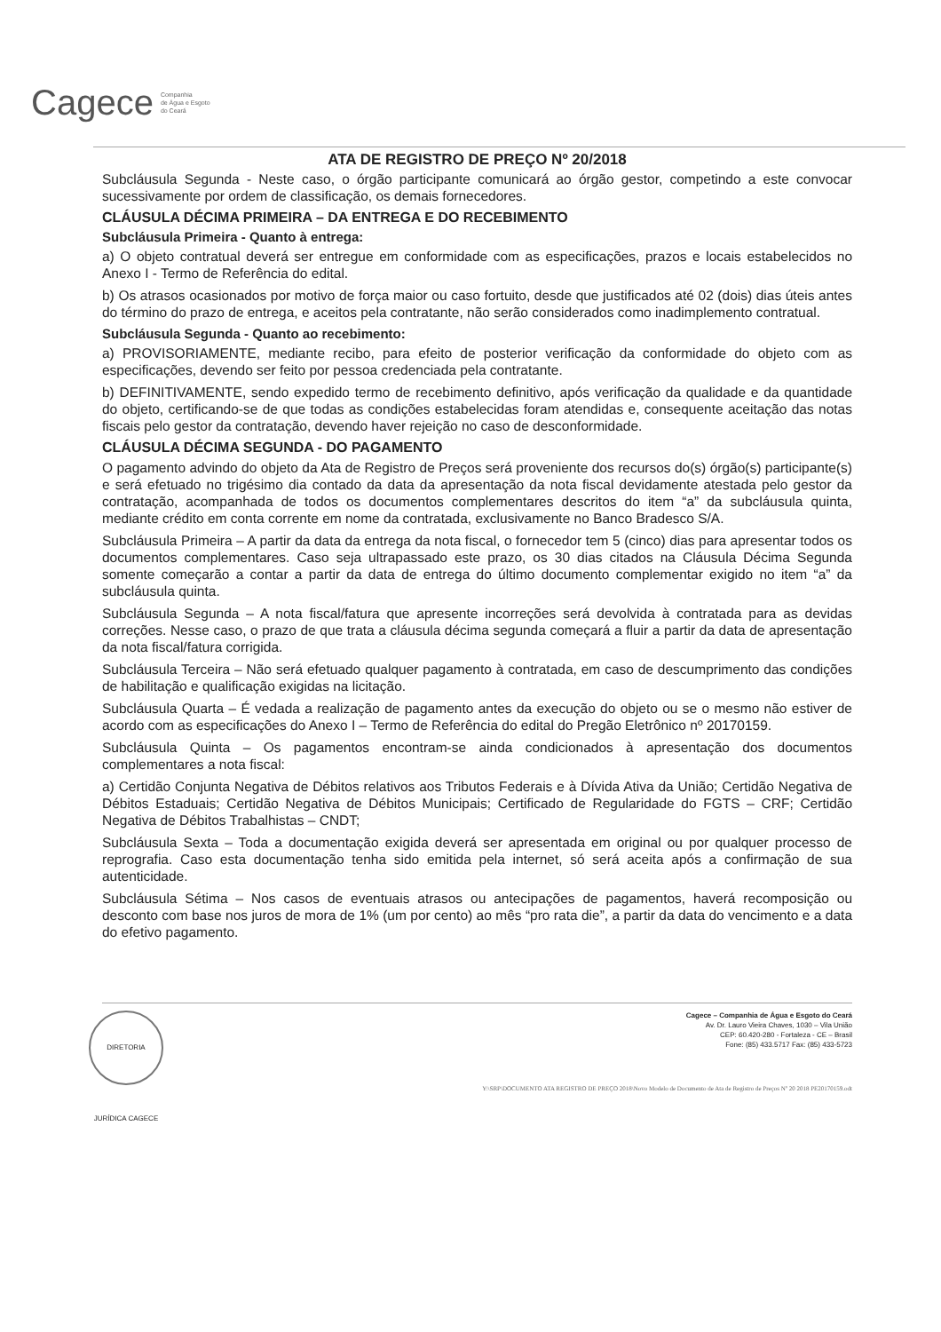Cagece Companhia
de Água e Esgoto
do Ceará
ATA DE REGISTRO DE PREÇO Nº 20/2018
Subcláusula Segunda - Neste caso, o órgão participante comunicará ao órgão gestor, competindo a este convocar sucessivamente por ordem de classificação, os demais fornecedores.
CLÁUSULA DÉCIMA PRIMEIRA – DA ENTREGA E DO RECEBIMENTO
Subcláusula Primeira - Quanto à entrega:
a) O objeto contratual deverá ser entregue em conformidade com as especificações, prazos e locais estabelecidos no Anexo I - Termo de Referência do edital.
b) Os atrasos ocasionados por motivo de força maior ou caso fortuito, desde que justificados até 02 (dois) dias úteis antes do término do prazo de entrega, e aceitos pela contratante, não serão considerados como inadimplemento contratual.
Subcláusula Segunda - Quanto ao recebimento:
a) PROVISORIAMENTE, mediante recibo, para efeito de posterior verificação da conformidade do objeto com as especificações, devendo ser feito por pessoa credenciada pela contratante.
b) DEFINITIVAMENTE, sendo expedido termo de recebimento definitivo, após verificação da qualidade e da quantidade do objeto, certificando-se de que todas as condições estabelecidas foram atendidas e, consequente aceitação das notas fiscais pelo gestor da contratação, devendo haver rejeição no caso de desconformidade.
CLÁUSULA DÉCIMA SEGUNDA - DO PAGAMENTO
O pagamento advindo do objeto da Ata de Registro de Preços será proveniente dos recursos do(s) órgão(s) participante(s) e será efetuado no trigésimo dia contado da data da apresentação da nota fiscal devidamente atestada pelo gestor da contratação, acompanhada de todos os documentos complementares descritos do item “a” da subcláusula quinta, mediante crédito em conta corrente em nome da contratada, exclusivamente no Banco Bradesco S/A.
Subcláusula Primeira – A partir da data da entrega da nota fiscal, o fornecedor tem 5 (cinco) dias para apresentar todos os documentos complementares. Caso seja ultrapassado este prazo, os 30 dias citados na Cláusula Décima Segunda somente começarão a contar a partir da data de entrega do último documento complementar exigido no item “a” da subcláusula quinta.
Subcláusula Segunda – A nota fiscal/fatura que apresente incorreções será devolvida à contratada para as devidas correções. Nesse caso, o prazo de que trata a cláusula décima segunda começará a fluir a partir da data de apresentação da nota fiscal/fatura corrigida.
Subcláusula Terceira – Não será efetuado qualquer pagamento à contratada, em caso de descumprimento das condições de habilitação e qualificação exigidas na licitação.
Subcláusula Quarta – É vedada a realização de pagamento antes da execução do objeto ou se o mesmo não estiver de acordo com as especificações do Anexo I – Termo de Referência do edital do Pregão Eletrônico nº 20170159.
Subcláusula Quinta – Os pagamentos encontram-se ainda condicionados à apresentação dos documentos complementares a nota fiscal:
a) Certidão Conjunta Negativa de Débitos relativos aos Tributos Federais e à Dívida Ativa da União; Certidão Negativa de Débitos Estaduais; Certidão Negativa de Débitos Municipais; Certificado de Regularidade do FGTS – CRF; Certidão Negativa de Débitos Trabalhistas – CNDT;
Subcláusula Sexta – Toda a documentação exigida deverá ser apresentada em original ou por qualquer processo de reprografia. Caso esta documentação tenha sido emitida pela internet, só será aceita após a confirmação de sua autenticidade.
Subcláusula Sétima – Nos casos de eventuais atrasos ou antecipações de pagamentos, haverá recomposição ou desconto com base nos juros de mora de 1% (um por cento) ao mês “pro rata die”, a partir da data do vencimento e a data do efetivo pagamento.
DIRETORIA JURÍDICA CAGECE
Cagece – Companhia de Água e Esgoto do Ceará
Av. Dr. Lauro Vieira Chaves, 1030 – Vila União
CEP: 60.420-280 - Fortaleza - CE – Brasil
Fone: (85) 433.5717 Fax: (85) 433-5723
Y:\SRP\DOCUMENTO ATA REGISTRO DE PREÇO 2018\Novo Modelo de Documento de Ata de Registro de Preços Nº 20 2018 PE20170159.odt